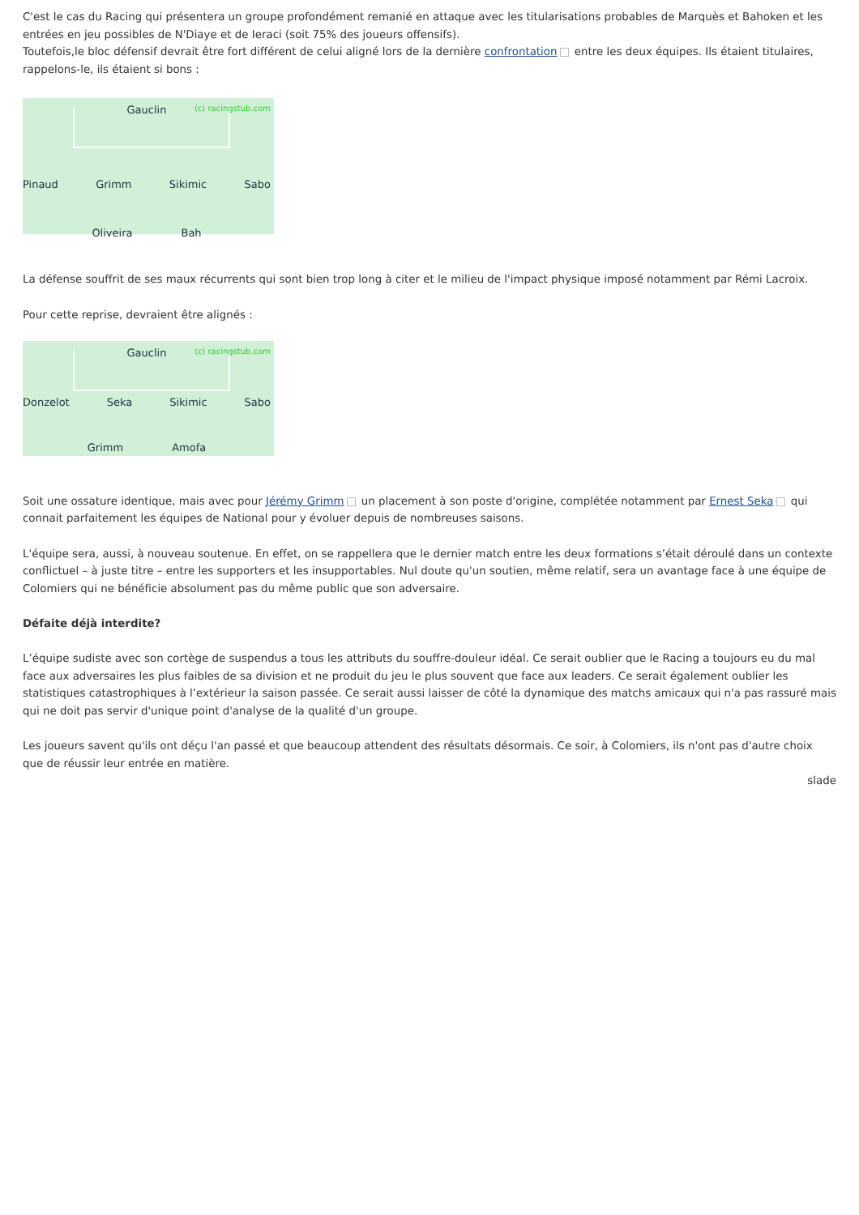C'est le cas du Racing qui présentera un groupe profondément remanié en attaque avec les titularisations probables de Marquès et Bahoken et les entrées en jeu possibles de N'Diaye et de Ieraci (soit 75% des joueurs offensifs).
Toutefois,le bloc défensif devrait être fort différent de celui aligné lors de la dernière confrontation entre les deux équipes. Ils étaient titulaires, rappelons-le, ils étaient si bons :
(c) racingstub.com
Gauclin
Pinaud Grimm Sikimic Sabo
Oliveira Bah
La défense souffrit de ses maux récurrents qui sont bien trop long à citer et le milieu de l'impact physique imposé notamment par Rémi Lacroix.
Pour cette reprise, devraient être alignés :
(c) racingstub.com
Gauclin
Donzelot Seka Sikimic Sabo
Grimm Amofa
Soit une ossature identique, mais avec pour Jérémy Grimm un placement à son poste d'origine, complétée notamment par Ernest Seka qui connait parfaitement les équipes de National pour y évoluer depuis de nombreuses saisons.
L'équipe sera, aussi, à nouveau soutenue. En effet, on se rappellera que le dernier match entre les deux formations s’était déroulé dans un contexte conflictuel – à juste titre – entre les supporters et les insupportables. Nul doute qu'un soutien, même relatif, sera un avantage face à une équipe de Colomiers qui ne bénéficie absolument pas du même public que son adversaire.
Défaite déjà interdite?
L’équipe sudiste avec son cortège de suspendus a tous les attributs du souffre-douleur idéal. Ce serait oublier que le Racing a toujours eu du mal face aux adversaires les plus faibles de sa division et ne produit du jeu le plus souvent que face aux leaders. Ce serait également oublier les statistiques catastrophiques à l’extérieur la saison passée. Ce serait aussi laisser de côté la dynamique des matchs amicaux qui n'a pas rassuré mais qui ne doit pas servir d'unique point d'analyse de la qualité d'un groupe.
Les joueurs savent qu'ils ont déçu l'an passé et que beaucoup attendent des résultats désormais. Ce soir, à Colomiers, ils n'ont pas d'autre choix que de réussir leur entrée en matière.
slade